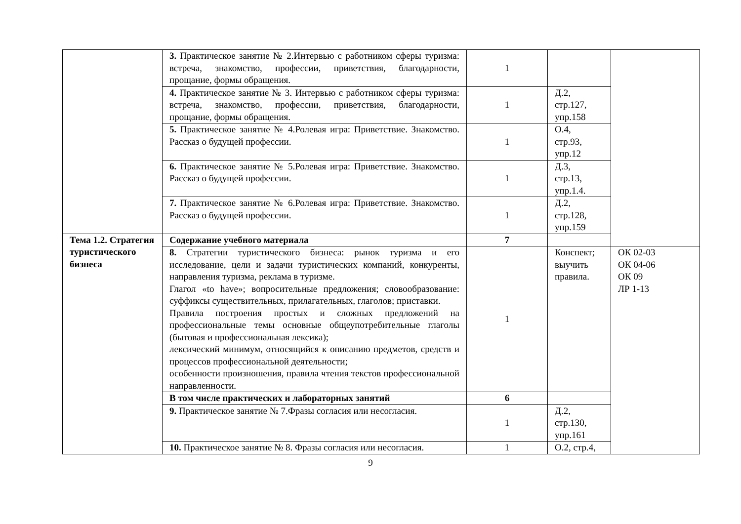| | 3. Практическое занятие № 2.Интервью с работником сферы туризма: встреча, знакомство, профессии, приветствия, благодарности, прощание, формы обращения. | 1 | | |
| | 4. Практическое занятие № 3. Интервью с работником сферы туризма: встреча, знакомство, профессии, приветствия, благодарности, прощание, формы обращения. | 1 | Д.2, стр.127, упр.158 | |
| | 5. Практическое занятие № 4.Ролевая игра: Приветствие. Знакомство. Рассказ о будущей профессии. | 1 | О.4, стр.93, упр.12 | |
| | 6. Практическое занятие № 5.Ролевая игра: Приветствие. Знакомство. Рассказ о будущей профессии. | 1 | Д.3, стр.13, упр.1.4. | |
| | 7. Практическое занятие № 6.Ролевая игра: Приветствие. Знакомство. Рассказ о будущей профессии. | 1 | Д.2, стр.128, упр.159 | |
| Тема 1.2. Стратегия туристического бизнеса | Содержание учебного материала | 7 | | |
| | 8. Стратегии туристического бизнеса: рынок туризма и его исследование, цели и задачи туристических компаний, конкуренты, направления туризма, реклама в туризме. Глагол «to have»; вопросительные предложения; словообразование: суффиксы существительных, прилагательных, глаголов; приставки. Правила построения простых и сложных предложений на профессиональные темы основные общеупотребительные глаголы (бытовая и профессиональная лексика); лексический минимум, относящийся к описанию предметов, средств и процессов профессиональной деятельности; особенности произношения, правила чтения текстов профессиональной направленности. | 1 | Конспект; выучить правила. | ОК 02-03 ОК 04-06 ОК 09 ЛР 1-13 |
| | В том числе практических и лабораторных занятий | 6 | | |
| | 9. Практическое занятие № 7.Фразы согласия или несогласия. | 1 | Д.2, стр.130, упр.161 | |
| | 10. Практическое занятие № 8. Фразы согласия или несогласия. | 1 | О.2, стр.4, | |
9